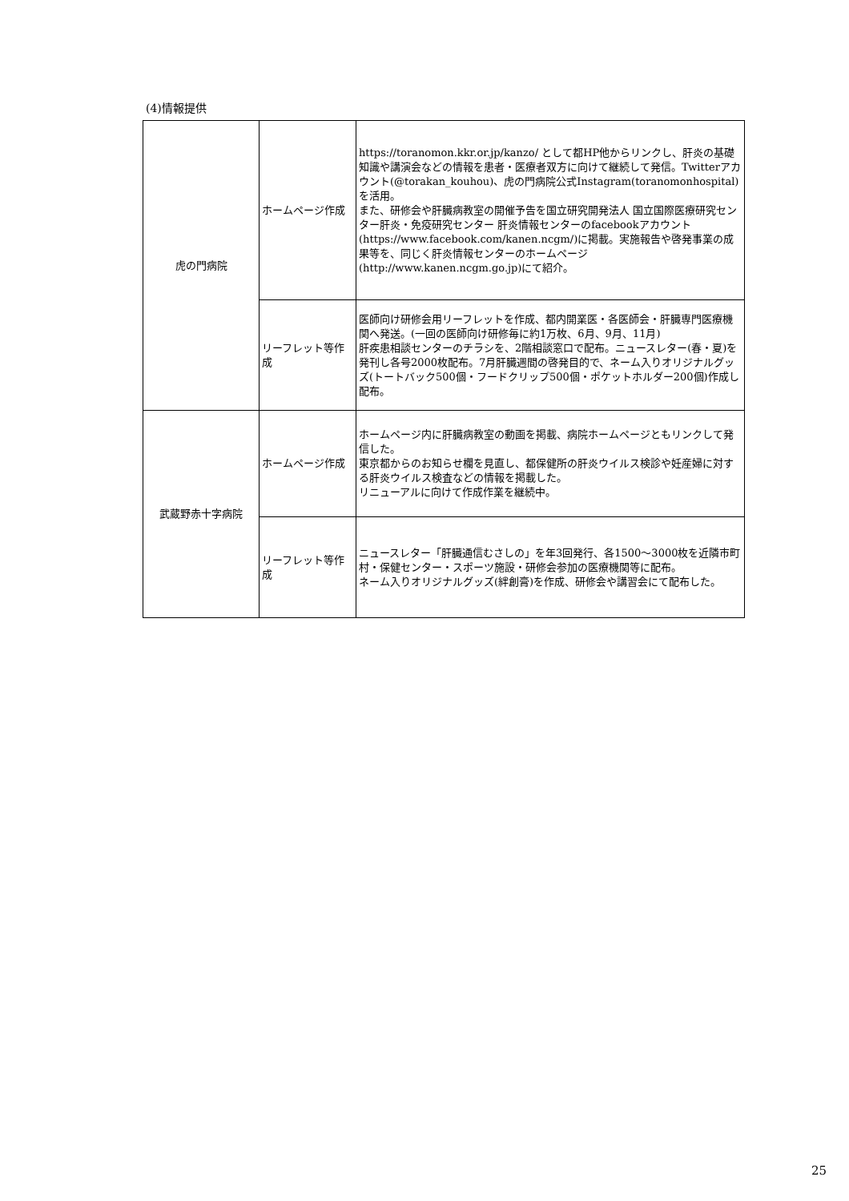(4)情報提供
| 虎の門病院 | ホームページ作成 | https://toranomon.kkr.or.jp/kanzo/ として都HP他からリンクし、肝炎の基礎知識や講演会などの情報を患者・医療者双方に向けて継続して発信。Twitterアカウント(@torakan_kouhou)、虎の門病院公式Instagram(toranomonhospital)を活用。 また、研修会や肝臓病教室の開催予告を国立研究開発法人 国立国際医療研究センター肝炎・免疫研究センター 肝炎情報センターのfacebookアカウント(https://www.facebook.com/kanen.ncgm/)に掲載。実施報告や啓発事業の成果等を、同じく肝炎情報センターのホームページ(http://www.kanen.ncgm.go.jp)にて紹介。 |
| | リーフレット等作成 | 医師向け研修会用リーフレットを作成、都内開業医・各医師会・肝臓専門医療機関へ発送。(一回の医師向け研修毎に約1万枚、6月、9月、11月) 肝疾患相談センターのチラシを、2階相談窓口で配布。ニュースレター(春・夏)を発刊し各号2000枚配布。7月肝臓週間の啓発目的で、ネーム入りオリジナルグッズ(トートバック500個・フードクリップ500個・ポケットホルダー200個)作成し配布。 |
| 武蔵野赤十字病院 | ホームページ作成 | ホームページ内に肝臓病教室の動画を掲載、病院ホームページともリンクして発信した。 東京都からのお知らせ欄を見直し、都保健所の肝炎ウイルス検診や妊産婦に対する肝炎ウイルス検査などの情報を掲載した。 リニューアルに向けて作成作業を継続中。 |
| | リーフレット等作成 | ニュースレター「肝臓通信むさしの」を年3回発行、各1500〜3000枚を近隣市町村・保健センター・スポーツ施設・研修会参加の医療機関等に配布。 ネーム入りオリジナルグッズ(絆創膏)を作成、研修会や講習会にて配布した。 |
25